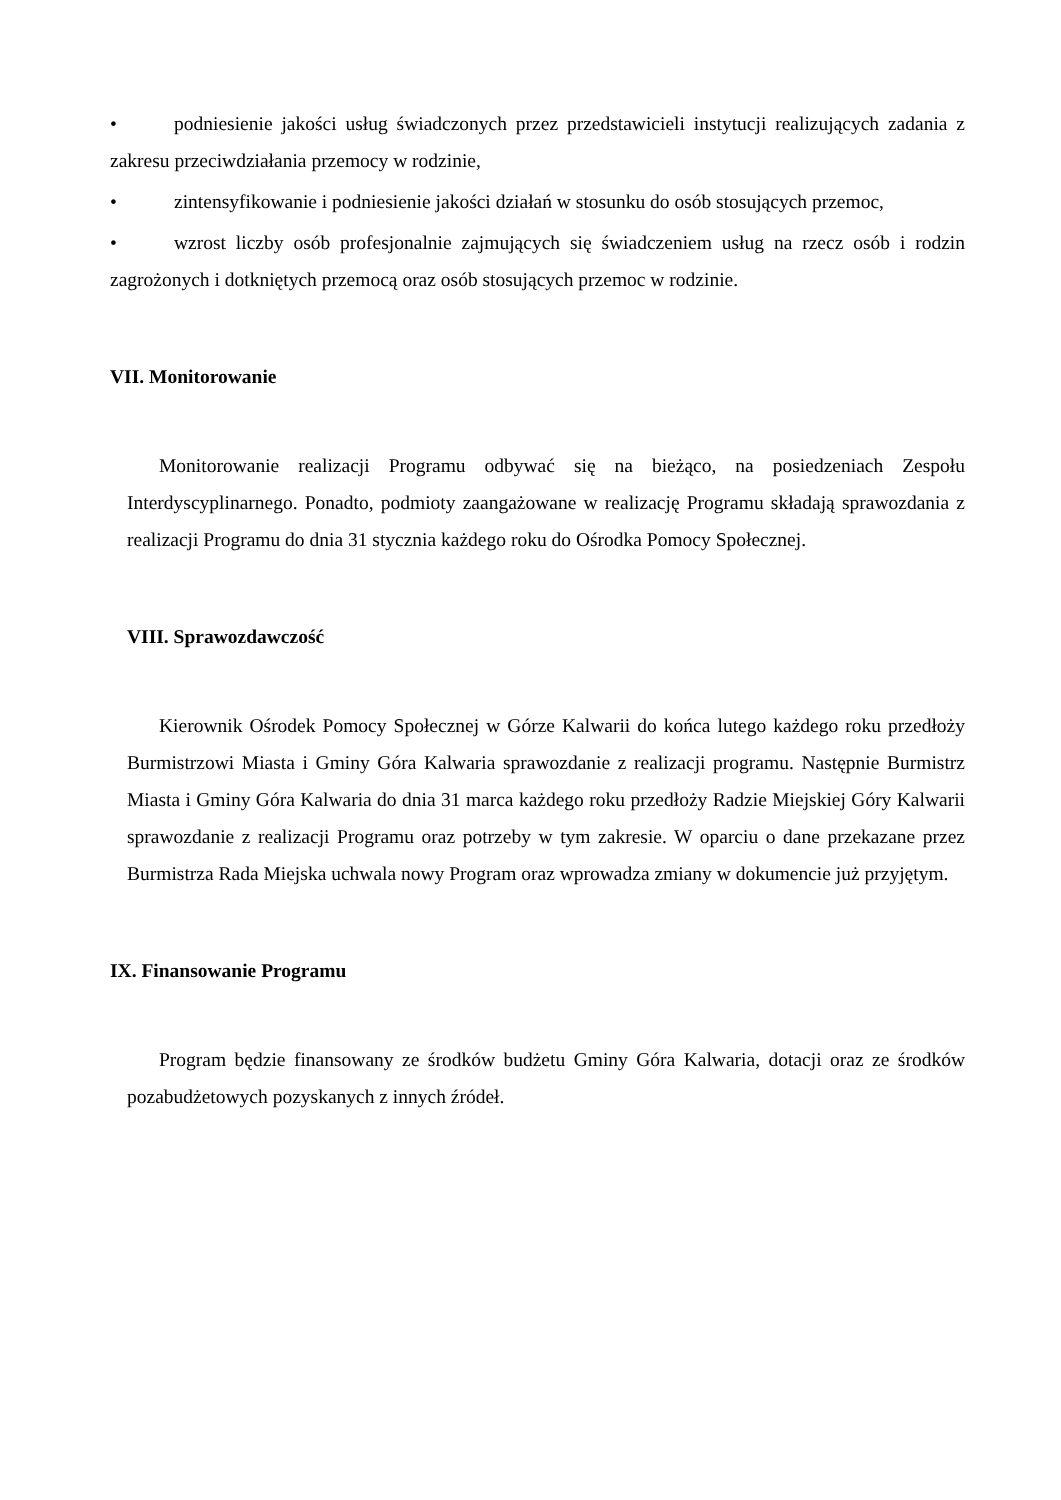• podniesienie jakości usług świadczonych przez przedstawicieli instytucji realizujących zadania z zakresu przeciwdziałania przemocy w rodzinie,
• zintensyfikowanie i podniesienie jakości działań w stosunku do osób stosujących przemoc,
• wzrost liczby osób profesjonalnie zajmujących się świadczeniem usług na rzecz osób i rodzin zagrożonych i dotkniętych przemocą oraz osób stosujących przemoc w rodzinie.
VII. Monitorowanie
Monitorowanie realizacji Programu odbywać się na bieżąco, na posiedzeniach Zespołu Interdyscyplinarnego. Ponadto, podmioty zaangażowane w realizację Programu składają sprawozdania z realizacji Programu do dnia 31 stycznia każdego roku do Ośrodka Pomocy Społecznej.
VIII. Sprawozdawczość
Kierownik Ośrodek Pomocy Społecznej w Górze Kalwarii do końca lutego każdego roku przedłoży Burmistrzowi Miasta i Gminy Góra Kalwaria sprawozdanie z realizacji programu. Następnie Burmistrz Miasta i Gminy Góra Kalwaria do dnia 31 marca każdego roku przedłoży Radzie Miejskiej Góry Kalwarii sprawozdanie z realizacji Programu oraz potrzeby w tym zakresie. W oparciu o dane przekazane przez Burmistrza Rada Miejska uchwala nowy Program oraz wprowadza zmiany w dokumencie już przyjętym.
IX. Finansowanie Programu
Program będzie finansowany ze środków budżetu Gminy Góra Kalwaria, dotacji oraz ze środków pozabudżetowych pozyskanych z innych źródeł.